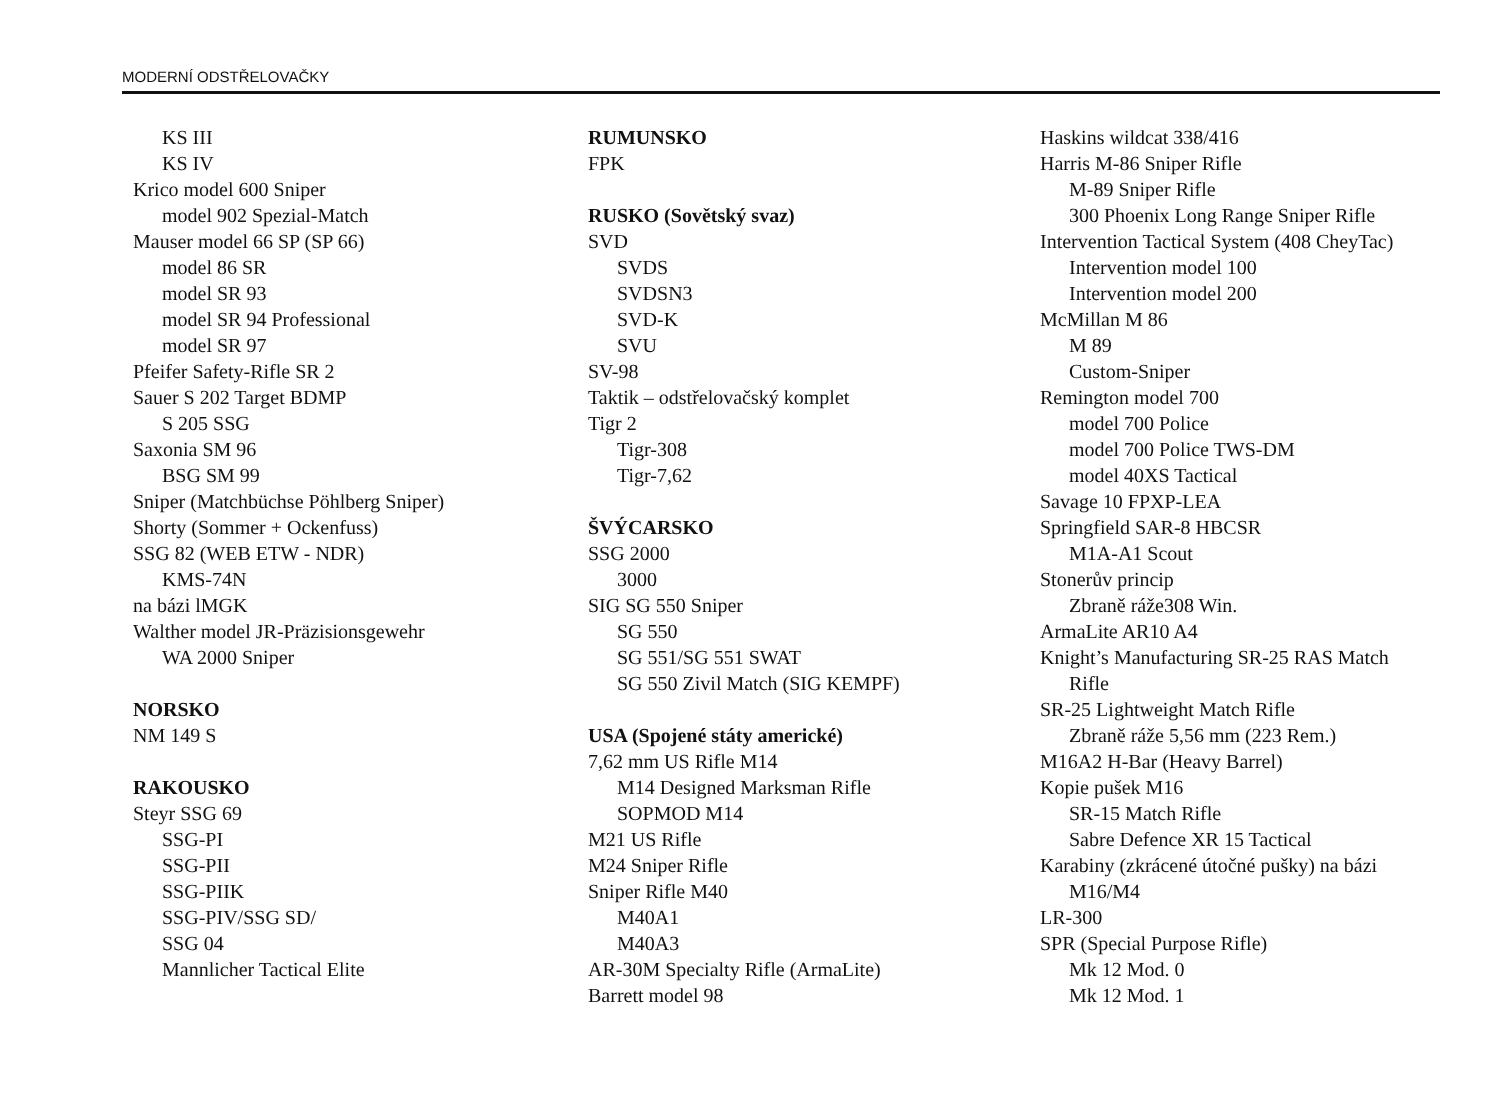MODERNÍ ODSTŘELOVAČKY
KS III
KS IV
Krico model 600 Sniper
model 902 Spezial-Match
Mauser model 66 SP (SP 66)
model 86 SR
model SR 93
model SR 94 Professional
model SR 97
Pfeifer Safety-Rifle SR 2
Sauer S 202 Target BDMP
S 205 SSG
Saxonia SM 96
BSG SM 99
Sniper (Matchbüchse Pöhlberg Sniper)
Shorty (Sommer + Ockenfuss)
SSG 82 (WEB ETW - NDR)
KMS-74N
na bázi lMGK
Walther model JR-Präzisionsgewehr
WA 2000 Sniper
NORSKO
NM 149 S
RAKOUSKO
Steyr SSG 69
SSG-PI
SSG-PII
SSG-PIIK
SSG-PIV/SSG SD/
SSG 04
Mannlicher Tactical Elite
RUMUNSKO
FPK
RUSKO (Sovětský svaz)
SVD
SVDS
SVDSN3
SVD-K
SVU
SV-98
Taktik – odstřelovačský komplet
Tigr 2
Tigr-308
Tigr-7,62
ŠVÝCARSKO
SSG 2000
3000
SIG SG 550 Sniper
SG 550
SG 551/SG 551 SWAT
SG 550 Zivil Match (SIG KEMPF)
USA (Spojené státy americké)
7,62 mm US Rifle M14
M14 Designed Marksman Rifle
SOPMOD M14
M21 US Rifle
M24 Sniper Rifle
Sniper Rifle M40
M40A1
M40A3
AR-30M Specialty Rifle (ArmaLite)
Barrett model 98
Haskins wildcat 338/416
Harris M-86 Sniper Rifle
M-89 Sniper Rifle
300 Phoenix Long Range Sniper Rifle
Intervention Tactical System (408 CheyTac)
Intervention model 100
Intervention model 200
McMillan M 86
M 89
Custom-Sniper
Remington model 700
model 700 Police
model 700 Police TWS-DM
model 40XS Tactical
Savage 10 FPXP-LEA
Springfield SAR-8 HBCSR
M1A-A1 Scout
Stonerův princip
Zbraně ráže308 Win.
ArmaLite AR10 A4
Knight’s Manufacturing SR-25 RAS Match
Rifle
SR-25 Lightweight Match Rifle
Zbraně ráže 5,56 mm (223 Rem.)
M16A2 H-Bar (Heavy Barrel)
Kopie pušek M16
SR-15 Match Rifle
Sabre Defence XR 15 Tactical
Karabiny (zkrácené útočné pušky) na bázi
M16/M4
LR-300
SPR (Special Purpose Rifle)
Mk 12 Mod. 0
Mk 12 Mod. 1